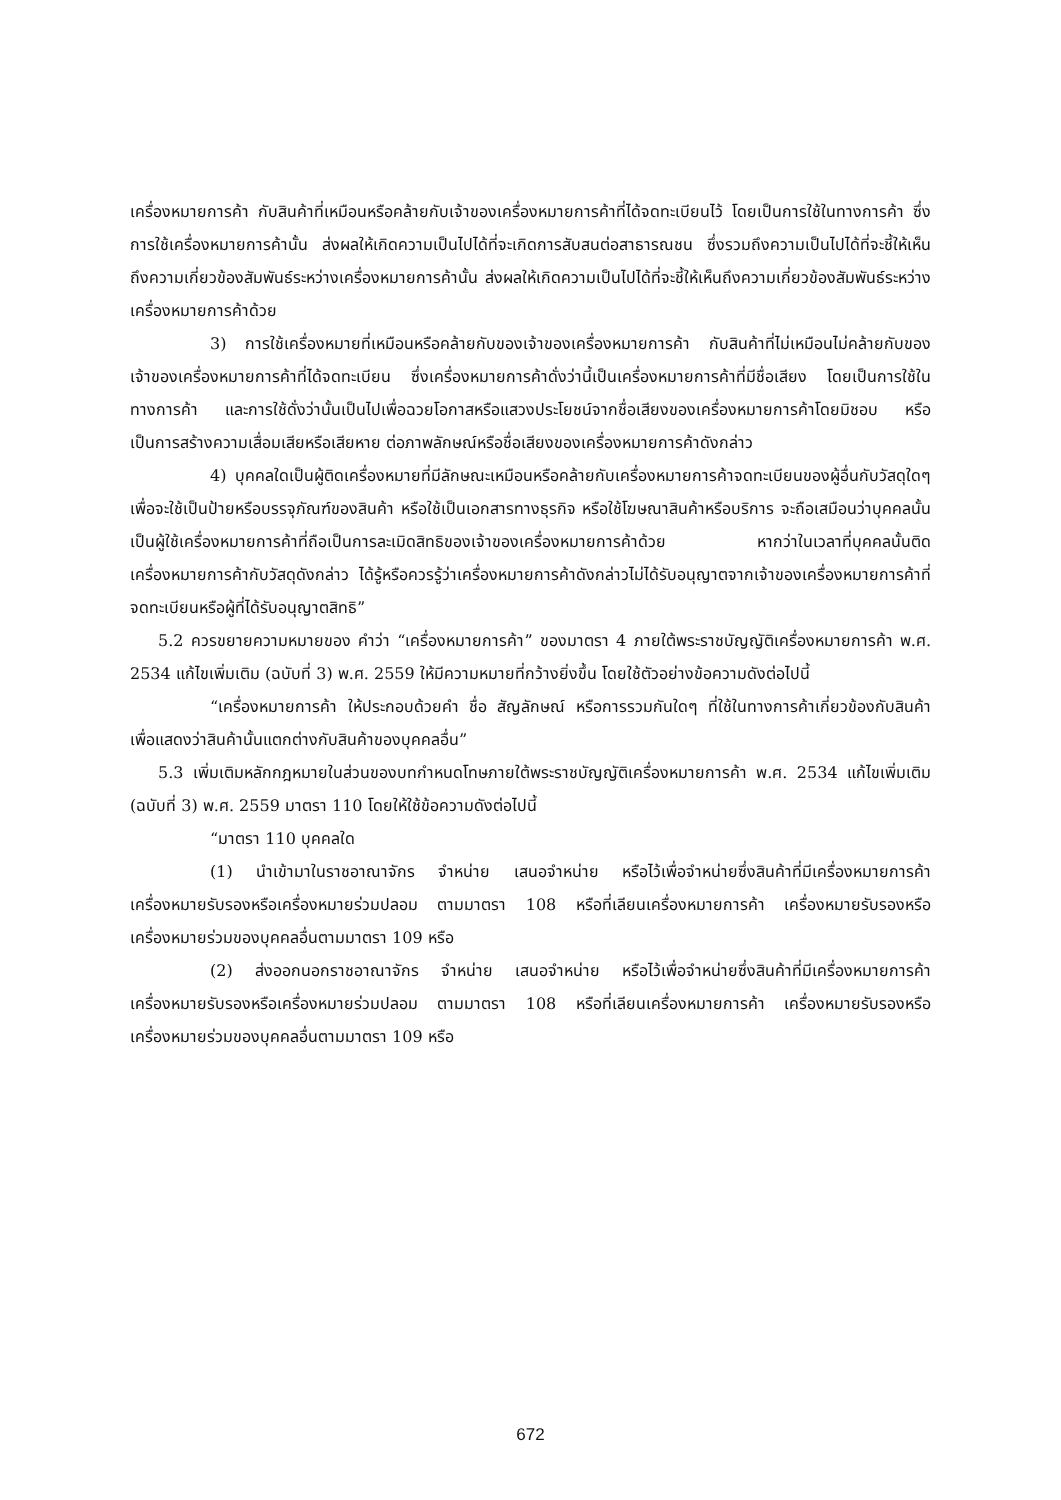เครื่องหมายการค้า กับสินค้าที่เหมือนหรือคล้ายกับเจ้าของเครื่องหมายการค้าที่ได้จดทะเบียนไว้ โดยเป็นการใช้ในทางการค้า ซึ่งการใช้เครื่องหมายการค้านั้น ส่งผลให้เกิดความเป็นไปได้ที่จะเกิดการสับสนต่อสาธารณชน ซึ่งรวมถึงความเป็นไปได้ที่จะชี้ให้เห็นถึงความเกี่ยวข้องสัมพันธ์ระหว่างเครื่องหมายการค้านั้น ส่งผลให้เกิดความเป็นไปได้ที่จะชี้ให้เห็นถึงความเกี่ยวข้องสัมพันธ์ระหว่างเครื่องหมายการค้าด้วย
3) การใช้เครื่องหมายที่เหมือนหรือคล้ายกับของเจ้าของเครื่องหมายการค้า กับสินค้าที่ไม่เหมือนไม่คล้ายกับของเจ้าของเครื่องหมายการค้าที่ได้จดทะเบียน ซึ่งเครื่องหมายการค้าดั่งว่านี้เป็นเครื่องหมายการค้าที่มีชื่อเสียง โดยเป็นการใช้ในทางการค้า และการใช้ดั่งว่านั้นเป็นไปเพื่อฉวยโอกาสหรือแสวงประโยชน์จากชื่อเสียงของเครื่องหมายการค้าโดยมิชอบ หรือเป็นการสร้างความเสื่อมเสียหรือเสียหาย ต่อภาพลักษณ์หรือชื่อเสียงของเครื่องหมายการค้าดังกล่าว
4) บุคคลใดเป็นผู้ติดเครื่องหมายที่มีลักษณะเหมือนหรือคล้ายกับเครื่องหมายการค้าจดทะเบียนของผู้อื่นกับวัสดุใดๆ เพื่อจะใช้เป็นป้ายหรือบรรจุภัณฑ์ของสินค้า หรือใช้เป็นเอกสารทางธุรกิจ หรือใช้โฆษณาสินค้าหรือบริการ จะถือเสมือนว่าบุคคลนั้นเป็นผู้ใช้เครื่องหมายการค้าที่ถือเป็นการละเมิดสิทธิของเจ้าของเครื่องหมายการค้าด้วย หากว่าในเวลาที่บุคคลนั้นติดเครื่องหมายการค้ากับวัสดุดังกล่าว ได้รู้หรือควรรู้ว่าเครื่องหมายการค้าดังกล่าวไม่ได้รับอนุญาตจากเจ้าของเครื่องหมายการค้าที่จดทะเบียนหรือผู้ที่ได้รับอนุญาตสิทธิ”
5.2 ควรขยายความหมายของ คำว่า “เครื่องหมายการค้า” ของมาตรา 4 ภายใต้พระราชบัญญัติเครื่องหมายการค้า พ.ศ. 2534 แก้ไขเพิ่มเติม (ฉบับที่ 3) พ.ศ. 2559 ให้มีความหมายที่กว้างยิ่งขึ้น โดยใช้ตัวอย่างข้อความดังต่อไปนี้
“เครื่องหมายการค้า ให้ประกอบด้วยคำ ชื่อ สัญลักษณ์ หรือการรวมกันใดๆ ที่ใช้ในทางการค้าเกี่ยวข้องกับสินค้า เพื่อแสดงว่าสินค้านั้นแตกต่างกับสินค้าของบุคคลอื่น”
5.3 เพิ่มเติมหลักกฎหมายในส่วนของบทกำหนดโทษภายใต้พระราชบัญญัติเครื่องหมายการค้า พ.ศ. 2534 แก้ไขเพิ่มเติม (ฉบับที่ 3) พ.ศ. 2559 มาตรา 110 โดยให้ใช้ข้อความดังต่อไปนี้
“มาตรา 110 บุคคลใด
(1) นำเข้ามาในราชอาณาจักร จำหน่าย เสนอจำหน่าย หรือไว้เพื่อจำหน่ายซึ่งสินค้าที่มีเครื่องหมายการค้า เครื่องหมายรับรองหรือเครื่องหมายร่วมปลอม ตามมาตรา 108 หรือที่เลียนเครื่องหมายการค้า เครื่องหมายรับรองหรือเครื่องหมายร่วมของบุคคลอื่นตามมาตรา 109 หรือ
(2) ส่งออกนอกราชอาณาจักร จำหน่าย เสนอจำหน่าย หรือไว้เพื่อจำหน่ายซึ่งสินค้าที่มีเครื่องหมายการค้า เครื่องหมายรับรองหรือเครื่องหมายร่วมปลอม ตามมาตรา 108 หรือที่เลียนเครื่องหมายการค้า เครื่องหมายรับรองหรือเครื่องหมายร่วมของบุคคลอื่นตามมาตรา 109 หรือ
672